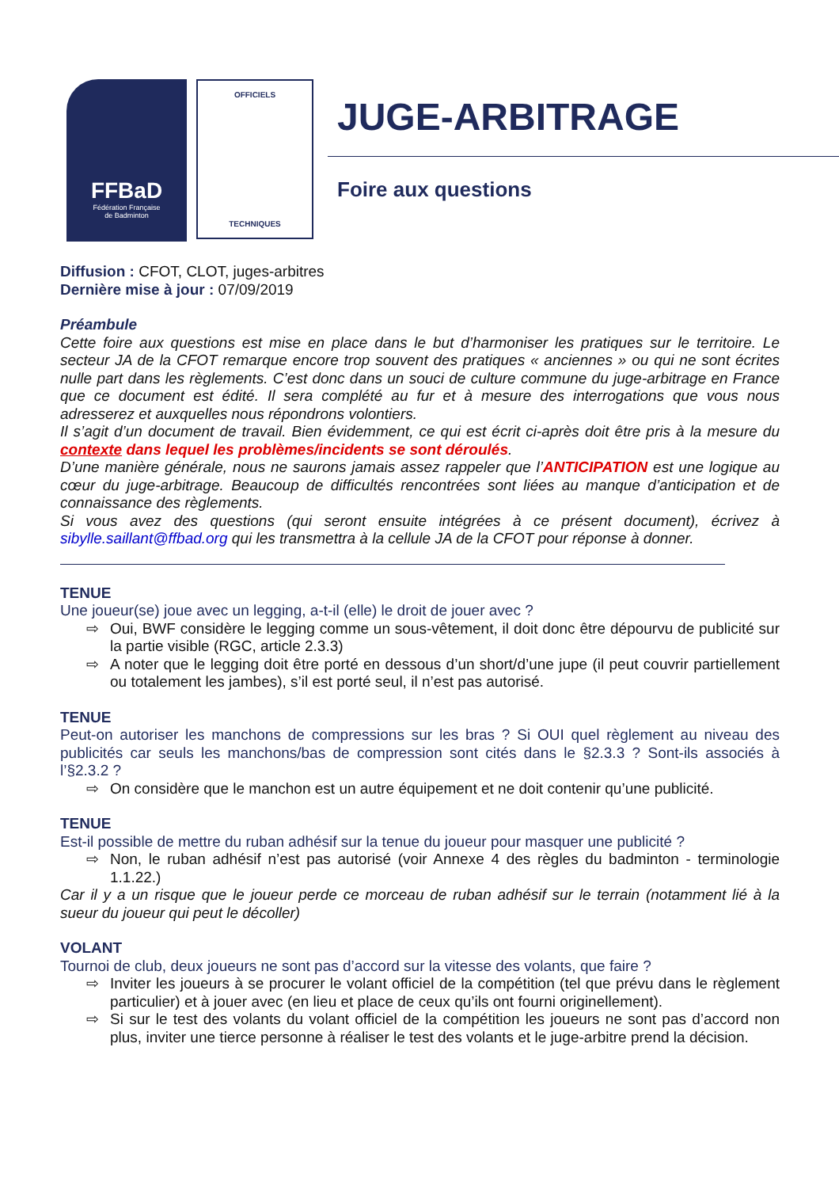FFBaD
Fédération Française
de Badminton
OFFICIELS
TECHNIQUES
JUGE-ARBITRAGE
Foire aux questions
Diffusion : CFOT, CLOT, juges-arbitres
Dernière mise à jour : 07/09/2019
Préambule
Cette foire aux questions est mise en place dans le but d’harmoniser les pratiques sur le territoire. Le secteur JA de la CFOT remarque encore trop souvent des pratiques « anciennes » ou qui ne sont écrites nulle part dans les règlements. C’est donc dans un souci de culture commune du juge-arbitrage en France que ce document est édité. Il sera complété au fur et à mesure des interrogations que vous nous adresserez et auxquelles nous répondrons volontiers.
Il s’agit d’un document de travail. Bien évidemment, ce qui est écrit ci-après doit être pris à la mesure du contexte dans lequel les problèmes/incidents se sont déroulés.
D’une manière générale, nous ne saurons jamais assez rappeler que l’ANTICIPATION est une logique au cœur du juge-arbitrage. Beaucoup de difficultés rencontrées sont liées au manque d’anticipation et de connaissance des règlements.
Si vous avez des questions (qui seront ensuite intégrées à ce présent document), écrivez à sibylle.saillant@ffbad.org qui les transmettra à la cellule JA de la CFOT pour réponse à donner.
TENUE
Une joueur(se) joue avec un legging, a-t-il (elle) le droit de jouer avec ?
⇨ Oui, BWF considère le legging comme un sous-vêtement, il doit donc être dépourvu de publicité sur la partie visible (RGC, article 2.3.3)
⇨ A noter que le legging doit être porté en dessous d’un short/d’une jupe (il peut couvrir partiellement ou totalement les jambes), s’il est porté seul, il n’est pas autorisé.
TENUE
Peut-on autoriser les manchons de compressions sur les bras ? Si OUI quel règlement au niveau des publicités car seuls les manchons/bas de compression sont cités dans le §2.3.3 ? Sont-ils associés à l’§2.3.2 ?
⇨ On considère que le manchon est un autre équipement et ne doit contenir qu’une publicité.
TENUE
Est-il possible de mettre du ruban adhésif sur la tenue du joueur pour masquer une publicité ?
⇨ Non, le ruban adhésif n’est pas autorisé (voir Annexe 4 des règles du badminton - terminologie 1.1.22.)
Car il y a un risque que le joueur perde ce morceau de ruban adhésif sur le terrain (notamment lié à la sueur du joueur qui peut le décoller)
VOLANT
Tournoi de club, deux joueurs ne sont pas d’accord sur la vitesse des volants, que faire ?
⇨ Inviter les joueurs à se procurer le volant officiel de la compétition (tel que prévu dans le règlement particulier) et à jouer avec (en lieu et place de ceux qu’ils ont fourni originellement).
⇨ Si sur le test des volants du volant officiel de la compétition les joueurs ne sont pas d’accord non plus, inviter une tierce personne à réaliser le test des volants et le juge-arbitre prend la décision.